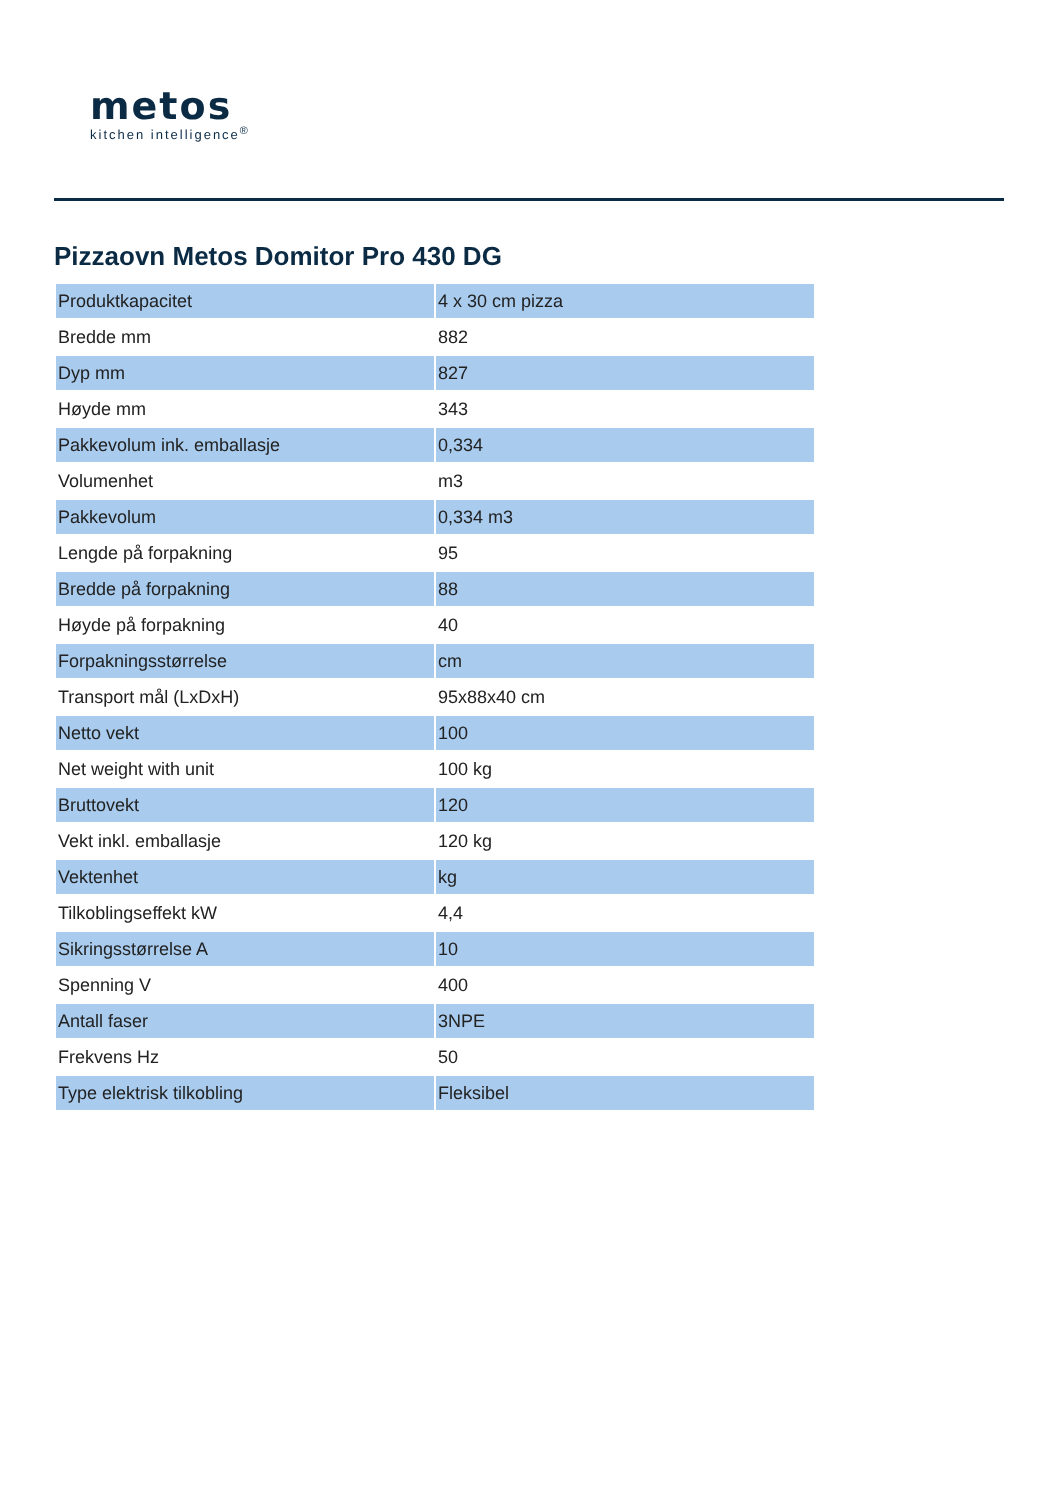metos
kitchen intelligence<sup>®</sup>
Pizzaovn Metos Domitor Pro 430 DG
| Produktkapacitet | 4 x 30 cm pizza |
| Bredde mm | 882 |
| Dyp mm | 827 |
| Høyde mm | 343 |
| Pakkevolum ink. emballasje | 0,334 |
| Volumenhet | m3 |
| Pakkevolum | 0,334 m3 |
| Lengde på forpakning | 95 |
| Bredde på forpakning | 88 |
| Høyde på forpakning | 40 |
| Forpakningsstørrelse | cm |
| Transport mål (LxDxH) | 95x88x40 cm |
| Netto vekt | 100 |
| Net weight with unit | 100 kg |
| Bruttovekt | 120 |
| Vekt inkl. emballasje | 120 kg |
| Vektenhet | kg |
| Tilkoblingseffekt kW | 4,4 |
| Sikringsstørrelse A | 10 |
| Spenning V | 400 |
| Antall faser | 3NPE |
| Frekvens Hz | 50 |
| Type elektrisk tilkobling | Fleksibel |